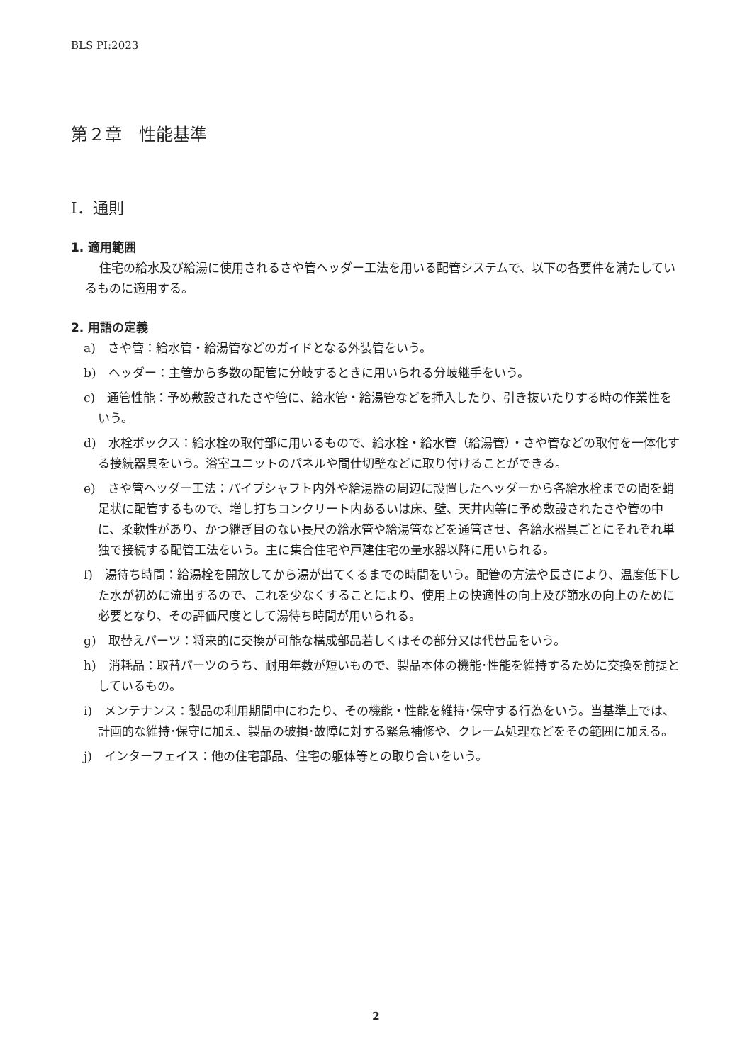BLS PI:2023
第２章　性能基準
Ⅰ．通則
1. 適用範囲
住宅の給水及び給湯に使用されるさや管ヘッダー工法を用いる配管システムで、以下の各要件を満たしているものに適用する。
2. 用語の定義
a)　さや管：給水管・給湯管などのガイドとなる外装管をいう。
b)　ヘッダー：主管から多数の配管に分岐するときに用いられる分岐継手をいう。
c)　通管性能：予め敷設されたさや管に、給水管・給湯管などを挿入したり、引き抜いたりする時の作業性をいう。
d)　水栓ボックス：給水栓の取付部に用いるもので、給水栓・給水管（給湯管）・さや管などの取付を一体化する接続器具をいう。浴室ユニットのパネルや間仕切壁などに取り付けることができる。
e)　さや管ヘッダー工法：パイプシャフト内外や給湯器の周辺に設置したヘッダーから各給水栓までの間を蛸足状に配管するもので、増し打ちコンクリート内あるいは床、壁、天井内等に予め敷設されたさや管の中に、柔軟性があり、かつ継ぎ目のない長尺の給水管や給湯管などを通管させ、各給水器具ごとにそれぞれ単独で接続する配管工法をいう。主に集合住宅や戸建住宅の量水器以降に用いられる。
f)　湯待ち時間：給湯栓を開放してから湯が出てくるまでの時間をいう。配管の方法や長さにより、温度低下した水が初めに流出するので、これを少なくすることにより、使用上の快適性の向上及び節水の向上のために必要となり、その評価尺度として湯待ち時間が用いられる。
g)　取替えパーツ：将来的に交換が可能な構成部品若しくはその部分又は代替品をいう。
h)　消耗品：取替パーツのうち、耐用年数が短いもので、製品本体の機能･性能を維持するために交換を前提としているもの。
i)　メンテナンス：製品の利用期間中にわたり、その機能・性能を維持･保守する行為をいう。当基準上では、計画的な維持･保守に加え、製品の破損･故障に対する緊急補修や、クレーム処理などをその範囲に加える。
j)　インターフェイス：他の住宅部品、住宅の躯体等との取り合いをいう。
2